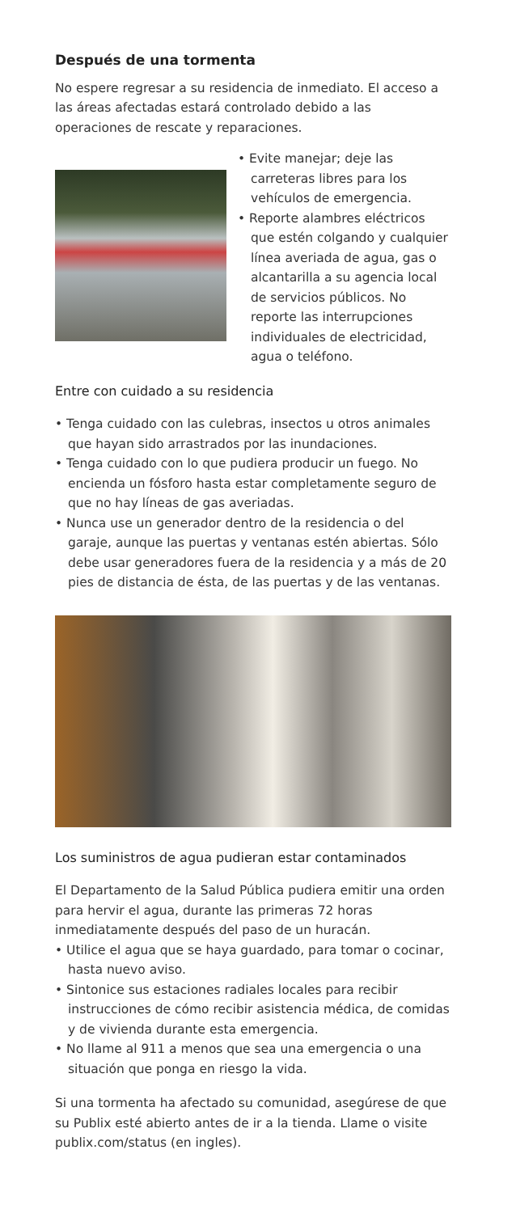Después de una tormenta
No espere regresar a su residencia de inmediato. El acceso a las áreas afectadas estará controlado debido a las operaciones de rescate y reparaciones.
• Evite manejar; deje las carreteras libres para los vehículos de emergencia.
• Reporte alambres eléctricos que estén colgando y cualquier línea averiada de agua, gas o alcantarilla a su agencia local de servicios públicos. No reporte las interrupciones individuales de electricidad, agua o teléfono.
Entre con cuidado a su residencia
• Tenga cuidado con las culebras, insectos u otros animales que hayan sido arrastrados por las inundaciones.
• Tenga cuidado con lo que pudiera producir un fuego. No encienda un fósforo hasta estar completamente seguro de que no hay líneas de gas averiadas.
• Nunca use un generador dentro de la residencia o del garaje, aunque las puertas y ventanas estén abiertas. Sólo debe usar generadores fuera de la residencia y a más de 20 pies de distancia de ésta, de las puertas y de las ventanas.
Los suministros de agua pudieran estar contaminados
El Departamento de la Salud Pública pudiera emitir una orden para hervir el agua, durante las primeras 72 horas inmediatamente después del paso de un huracán.
• Utilice el agua que se haya guardado, para tomar o cocinar, hasta nuevo aviso.
• Sintonice sus estaciones radiales locales para recibir instrucciones de cómo recibir asistencia médica, de comidas y de vivienda durante esta emergencia.
• No llame al 911 a menos que sea una emergencia o una situación que ponga en riesgo la vida.
Si una tormenta ha afectado su comunidad, asegúrese de que su Publix esté abierto antes de ir a la tienda. Llame o visite publix.com/status (en ingles).